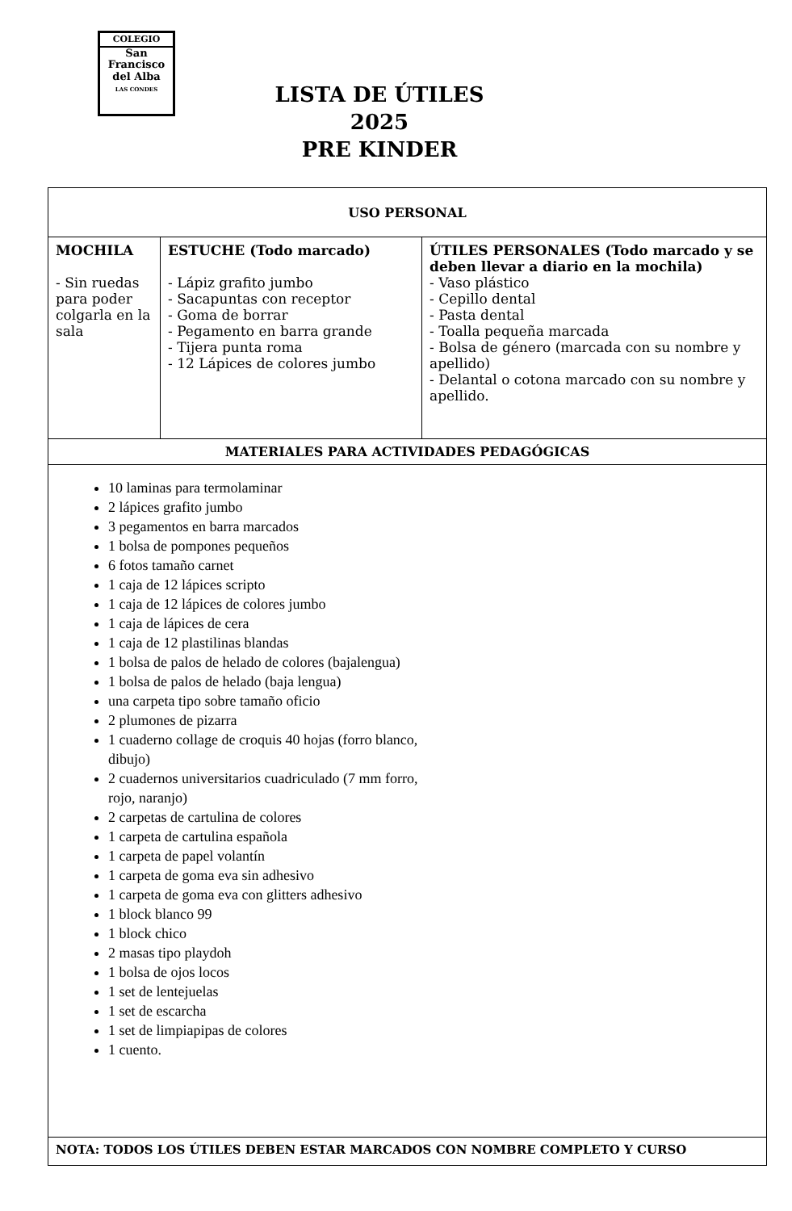COLEGIO
San
Francisco
del Alba
LAS CONDES
LISTA DE ÚTILES 2025
PRE KINDER
| USO PERSONAL | | |
| --- | --- | --- |
| MOCHILA - Sin ruedas para poder colgarla en la sala | ESTUCHE (Todo marcado) - Lápiz grafito jumbo - Sacapuntas con receptor - Goma de borrar - Pegamento en barra grande - Tijera punta roma - 12 Lápices de colores jumbo | ÚTILES PERSONALES (Todo marcado y se deben llevar a diario en la mochila) - Vaso plástico - Cepillo dental - Pasta dental - Toalla pequeña marcada - Bolsa de género (marcada con su nombre y apellido) - Delantal o cotona marcado con su nombre y apellido. |
| MATERIALES PARA ACTIVIDADES PEDAGÓGICAS | | |
| 10 laminas para termolaminar 2 lápices grafito jumbo 3 pegamentos en barra marcados 1 bolsa de pompones pequeños 6 fotos tamaño carnet 1 caja de 12 lápices scripto 1 caja de 12 lápices de colores jumbo 1 caja de lápices de cera 1 caja de 12 plastilinas blandas 1 bolsa de palos de helado de colores (bajalengua) 1 bolsa de palos de helado (baja lengua) una carpeta tipo sobre tamaño oficio 2 plumones de pizarra 1 cuaderno collage de croquis 40 hojas (forro blanco, dibujo) 2 cuadernos universitarios cuadriculado (7 mm forro, rojo, naranjo) 2 carpetas de cartulina de colores 1 carpeta de cartulina española 1 carpeta de papel volantín 1 carpeta de goma eva sin adhesivo 1 carpeta de goma eva con glitters adhesivo 1 block blanco 99 1 block chico 2 masas tipo playdoh 1 bolsa de ojos locos 1 set de lentejuelas 1 set de escarcha 1 set de limpiapipas de colores 1 cuento. | | |
| NOTA: TODOS LOS ÚTILES DEBEN ESTAR MARCADOS CON NOMBRE COMPLETO Y CURSO | | |